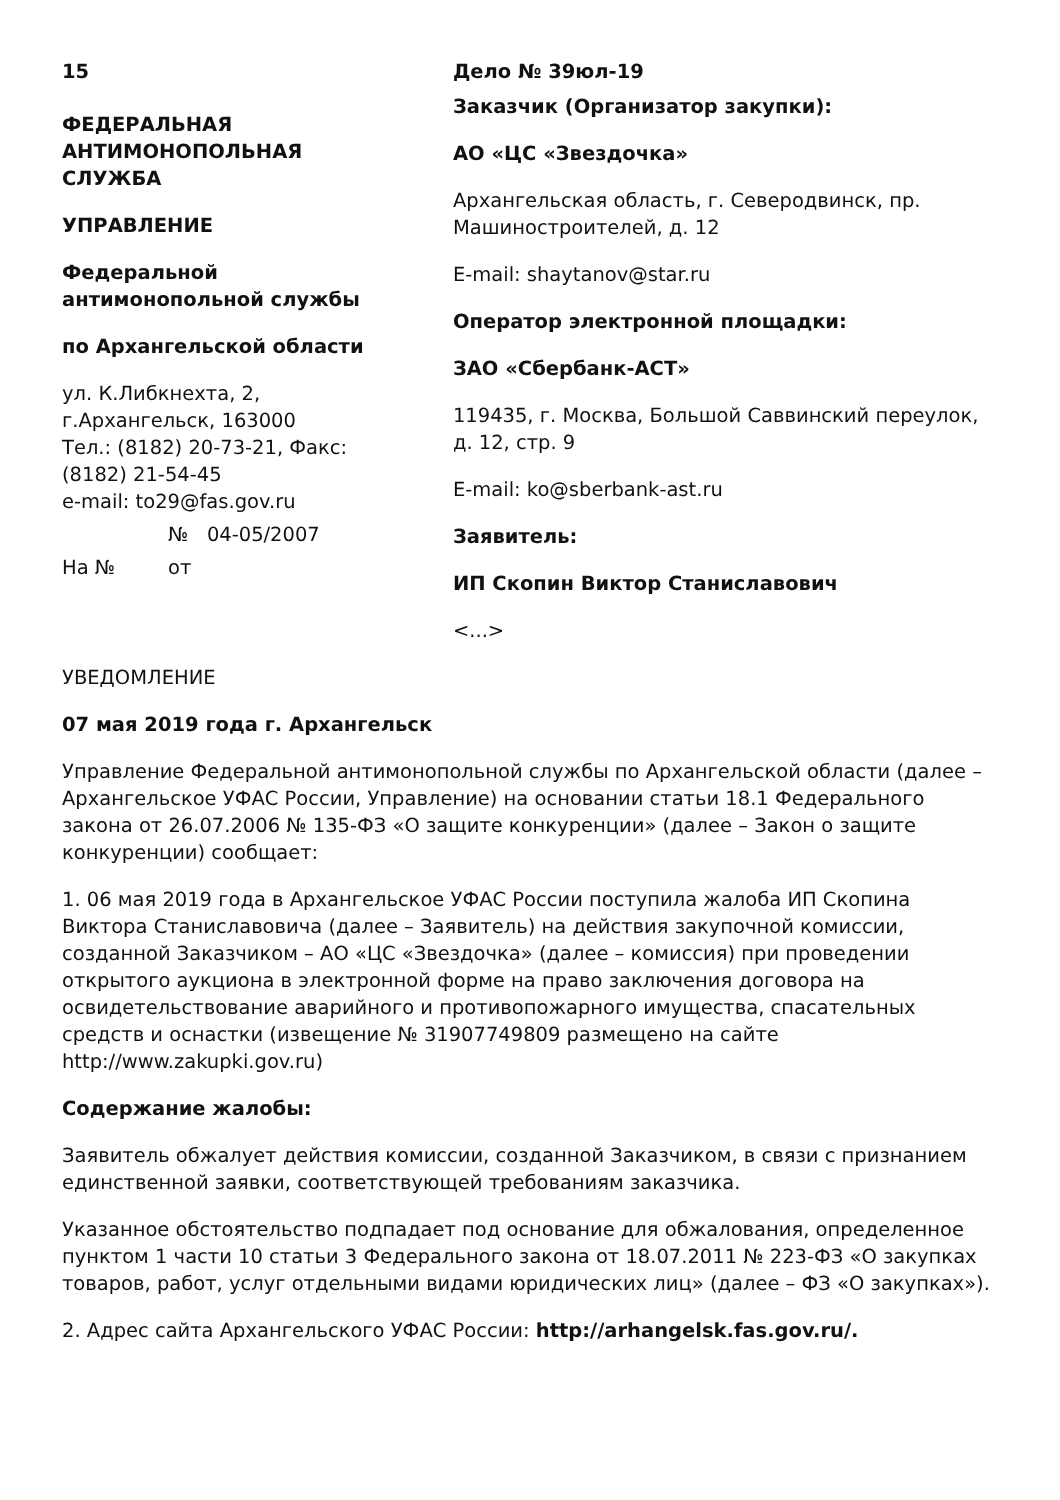15
ФЕДЕРАЛЬНАЯ АНТИМОНОПОЛЬНАЯ СЛУЖБА
УПРАВЛЕНИЕ
Федеральной антимонопольной службы
по Архангельской области
ул. К.Либкнехта, 2,
г.Архангельск, 163000
Тел.: (8182) 20-73-21, Факс: (8182) 21-54-45
e-mail: to29@fas.gov.ru
№ 04-05/2007
На № от
Дело № 39юл-19
Заказчик (Организатор закупки):
АО «ЦС «Звездочка»
Архангельская область, г. Северодвинск, пр. Машиностроителей, д. 12
E-mail: shaytanov@star.ru
Оператор электронной площадки:
ЗАО «Сбербанк-АСТ»
119435, г. Москва, Большой Саввинский переулок, д. 12, стр. 9
E-mail: ko@sberbank-ast.ru
Заявитель:
ИП Скопин Виктор Станиславович
<...>
УВЕДОМЛЕНИЕ
07 мая 2019 года г. Архангельск
Управление Федеральной антимонопольной службы по Архангельской области (далее – Архангельское УФАС России, Управление) на основании статьи 18.1 Федерального закона от 26.07.2006 № 135-ФЗ «О защите конкуренции» (далее – Закон о защите конкуренции) сообщает:
1. 06 мая 2019 года в Архангельское УФАС России поступила жалоба ИП Скопина Виктора Станиславовича (далее – Заявитель) на действия закупочной комиссии, созданной Заказчиком – АО «ЦС «Звездочка» (далее – комиссия) при проведении открытого аукциона в электронной форме на право заключения договора на освидетельствование аварийного и противопожарного имущества, спасательных средств и оснастки (извещение № 31907749809 размещено на сайте http://www.zakupki.gov.ru)
Содержание жалобы:
Заявитель обжалует действия комиссии, созданной Заказчиком, в связи с признанием единственной заявки, соответствующей требованиям заказчика.
Указанное обстоятельство подпадает под основание для обжалования, определенное пунктом 1 части 10 статьи 3 Федерального закона от 18.07.2011 № 223-ФЗ «О закупках товаров, работ, услуг отдельными видами юридических лиц» (далее – ФЗ «О закупках»).
2. Адрес сайта Архангельского УФАС России: http://arhangelsk.fas.gov.ru/.